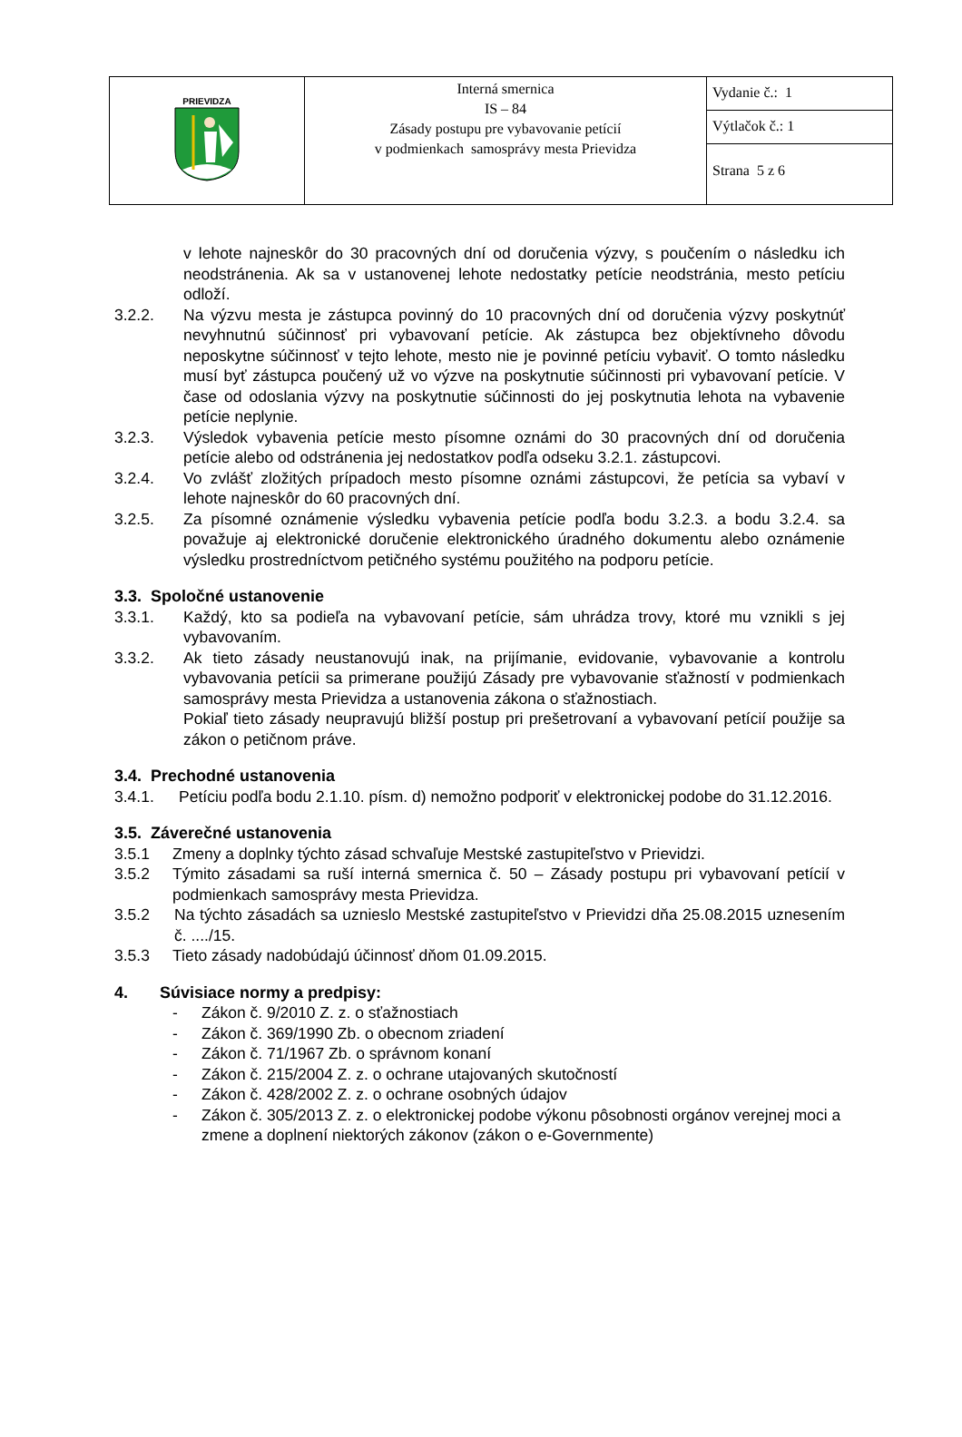| PRIEVIDZA | Interná smernica IS – 84 Zásady postupu pre vybavovanie petícií v podmienkach samosprávy mesta Prievidza | Vydanie č.: 1 |
| | | Výtlačok č.: 1 |
| | | Strana 5 z 6 |
v lehote najneskôr do 30 pracovných dní od doručenia výzvy, s poučením o následku ich neodstránenia. Ak sa v ustanovenej lehote nedostatky petície neodstránia, mesto petíciu odloží.
3.2.2. Na výzvu mesta je zástupca povinný do 10 pracovných dní od doručenia výzvy poskytnúť nevyhnutnú súčinnosť pri vybavovaní petície. Ak zástupca bez objektívneho dôvodu neposkytne súčinnosť v tejto lehote, mesto nie je povinné petíciu vybaviť. O tomto následku musí byť zástupca poučený už vo výzve na poskytnutie súčinnosti pri vybavovaní petície. V čase od odoslania výzvy na poskytnutie súčinnosti do jej poskytnutia lehota na vybavenie petície neplynie.
3.2.3. Výsledok vybavenia petície mesto písomne oznámi do 30 pracovných dní od doručenia petície alebo od odstránenia jej nedostatkov podľa odseku 3.2.1. zástupcovi.
3.2.4. Vo zvlášť zložitých prípadoch mesto písomne oznámi zástupcovi, že petícia sa vybaví v lehote najneskôr do 60 pracovných dní.
3.2.5. Za písomné oznámenie výsledku vybavenia petície podľa bodu 3.2.3. a bodu 3.2.4. sa považuje aj elektronické doručenie elektronického úradného dokumentu alebo oznámenie výsledku prostredníctvom petičného systému použitého na podporu petície.
3.3. Spoločné ustanovenie
3.3.1. Každý, kto sa podieľa na vybavovaní petície, sám uhrádza trovy, ktoré mu vznikli s jej vybavovaním.
3.3.2. Ak tieto zásady neustanovujú inak, na prijímanie, evidovanie, vybavovanie a kontrolu vybavovania petícii sa primerane použijú Zásady pre vybavovanie sťažností v podmienkach samosprávy mesta Prievidza a ustanovenia zákona o sťažnostiach.
Pokiaľ tieto zásady neupravujú bližší postup pri prešetrovaní a vybavovaní petícií použije sa zákon o petičnom práve.
3.4. Prechodné ustanovenia
3.4.1. Petíciu podľa bodu 2.1.10. písm. d) nemožno podporiť v elektronickej podobe do 31.12.2016.
3.5. Záverečné ustanovenia
3.5.1 Zmeny a doplnky týchto zásad schvaľuje Mestské zastupiteľstvo v Prievidzi.
3.5.2 Týmito zásadami sa ruší interná smernica č. 50 – Zásady postupu pri vybavovaní petícií v podmienkach samosprávy mesta Prievidza.
3.5.2 Na týchto zásadách sa uznieslo Mestské zastupiteľstvo v Prievidzi dňa 25.08.2015 uznesením č. ..../15.
3.5.3 Tieto zásady nadobúdajú účinnosť dňom 01.09.2015.
4. Súvisiace normy a predpisy:
- Zákon č. 9/2010 Z. z. o sťažnostiach
- Zákon č. 369/1990 Zb. o obecnom zriadení
- Zákon č. 71/1967 Zb. o správnom konaní
- Zákon č. 215/2004 Z. z. o ochrane utajovaných skutočností
- Zákon č. 428/2002 Z. z. o ochrane osobných údajov
- Zákon č. 305/2013 Z. z. o elektronickej podobe výkonu pôsobnosti orgánov verejnej moci a zmene a doplnení niektorých zákonov (zákon o e-Governmente)